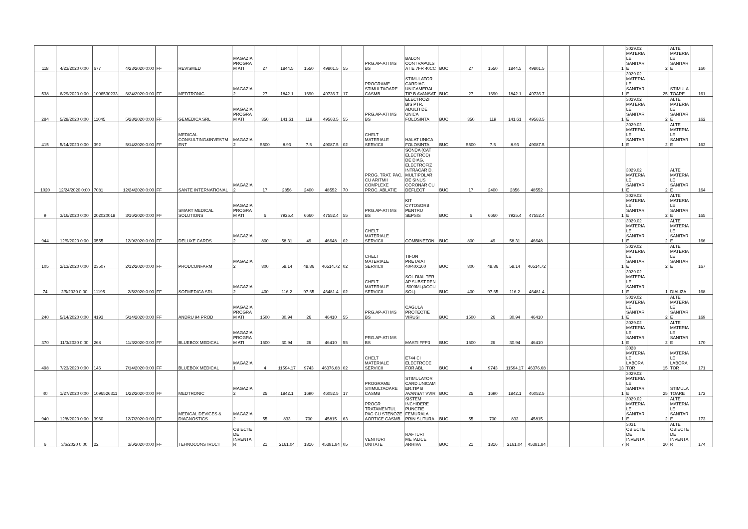| 118 | 4/23/2020 0:00 | 677 | 4/23/2020 0:00 | FF | REVISMED | MAGAZIA PROGRA M ATI | 27 | 1844.5 | 1550 | 49801.5 | 55 | PRG.AP-ATI MS BS | BALON CONTRAPULS ATIE 7FR 40CC | BUC | 27 | 1550 | 1844.5 | 49801.5 | | | 1 | 3029.02 MATERIA LE SANITAR E | 2 | ALTE MATERIA LE SANITAR E | 160 |
| 538 | 6/29/2020 0:00 | 1096530233 | 6/24/2020 0:00 | FF | MEDTRONIC | MAGAZIA 2 | 27 | 1842.1 | 1690 | 49736.7 | 17 | PROGRAME STIMULTAOARE CASMB | STIMULATOR CARDIAC UNICAMERAL TIP B AVANSAT | BUC | 27 | 1690 | 1842.1 | 49736.7 | | | 1 | 3029.02 MATERIA LE SANITAR E | 25 | STIMULA TOARE | 161 |
| 284 | 5/28/2020 0:00 | 11045 | 5/28/2020 0:00 | FF | GEMEDICA SRL | MAGAZIA PROGRA M ATI | 350 | 141.61 | 119 | 49563.5 | 55 | PRG.AP-ATI MS BS | ELECTROZI BIS PTR. ADULTI DE UNICA FOLOSINTA | BUC | 350 | 119 | 141.61 | 49563.5 | | | 1 | 3029.02 MATERIA LE SANITAR E | 2 | ALTE MATERIA LE SANITAR E | 162 |
| 415 | 5/14/2020 0:00 | 392 | 5/14/2020 0:00 | FF | MEDICAL CONSULTING&INVESTM ENT | MAGAZIA 2 | 5500 | 8.93 | 7.5 | 49087.5 | 02 | CHELT MATERIALE SERVICII | HALAT UNICA FOLOSINTA | BUC | 5500 | 7.5 | 8.93 | 49087.5 | | | 1 | 3029.02 MATERIA LE SANITAR E | 2 | ALTE MATERIA LE SANITAR E | 163 |
| 1020 | 12/24/2020 0:00 | 7081 | 12/24/2020 0:00 | FF | SANTE INTERNATIONAL | MAGAZIA 2 | 17 | 2856 | 2400 | 48552 | 70 | PROG. TRAT. PAC. CU ARITMII COMPLEXE PROC. ABLATIE | SONDA (CAT ELECTROD) DE DIAG. ELECTROFIZ INTRACAR D. MULTIPOLAR DE SINUS CORONAR CU DEFLECT | BUC | 17 | 2400 | 2856 | 48552 | | | 1 | 3029.02 MATERIA LE SANITAR E | 2 | ALTE MATERIA LE SANITAR E | 164 |
| 9 | 3/16/2020 0:00 | 202020018 | 3/16/2020 0:00 | FF | SMART MEDICAL SOLUTIONS | MAGAZIA PROGRA M ATI | 6 | 7925.4 | 6660 | 47552.4 | 55 | PRG.AP-ATI MS BS | KIT CYTOSORB PENTRU SEPSIS | BUC | 6 | 6660 | 7925.4 | 47552.4 | | | 1 | 3029.02 MATERIA LE SANITAR E | 2 | ALTE MATERIA LE SANITAR E | 165 |
| 944 | 12/9/2020 0:00 | 0555 | 12/9/2020 0:00 | FF | DELUXE CARDS | MAGAZIA 2 | 800 | 58.31 | 49 | 46648 | 02 | CHELT MATERIALE SERVICII | COMBINEZON | BUC | 800 | 49 | 58.31 | 46648 | | | 1 | 3029.02 MATERIA LE SANITAR E | 2 | ALTE MATERIA LE SANITAR E | 166 |
| 105 | 2/13/2020 0:00 | 23507 | 2/12/2020 0:00 | FF | PRODCONFARM | MAGAZIA 2 | 800 | 58.14 | 48.86 | 46514.72 | 02 | CHELT MATERIALE SERVICII | TIFON PRETAIAT 40/40X100 | BUC | 800 | 48.86 | 58.14 | 46514.72 | | | 1 | 3029.02 MATERIA LE SANITAR E | 2 | ALTE MATERIA LE SANITAR E | 167 |
| 74 | 2/5/2020 0:00 | 11195 | 2/5/2020 0:00 | FF | SOFMEDICA SRL | MAGAZIA 2 | 400 | 116.2 | 97.65 | 46481.4 | 02 | CHELT MATERIALE SERVICII | SOL.DIAL.TER AP.SUBST.REN .5000ML(ACCU SOL) | BUC | 400 | 97.65 | 116.2 | 46481.4 | | | 1 | 3029.02 MATERIA LE SANITAR E | 1 | DIALIZA | 168 |
| 240 | 5/14/2020 0:00 | 4193 | 5/14/2020 0:00 | FF | ANDRU 94 PROD | MAGAZIA PROGRA M ATI | 1500 | 30.94 | 26 | 46410 | 55 | PRG.AP-ATI MS BS | CAGULA PROTECTIE VIRUSI | BUC | 1500 | 26 | 30.94 | 46410 | | | 1 | 3029.02 MATERIA LE SANITAR E | 2 | ALTE MATERIA LE SANITAR E | 169 |
| 370 | 11/3/2020 0:00 | 268 | 11/3/2020 0:00 | FF | BLUEBOX MEDICAL | MAGAZIA PROGRA M ATI | 1500 | 30.94 | 26 | 46410 | 55 | PRG.AP-ATI MS BS | MASTI FFP3 | BUC | 1500 | 26 | 30.94 | 46410 | | | 1 | 3029.02 MATERIA LE SANITAR E | 2 | ALTE MATERIA LE SANITAR E | 170 |
| 498 | 7/23/2020 0:00 | 146 | 7/14/2020 0:00 | FF | BLUEBOX MEDICAL | MAGAZIA 1 | 4 | 11594.17 | 9743 | 46376.68 | 02 | CHELT MATERIALE SERVICII | E744 CI ELECTRODE FOR ABL | BUC | 4 | 9743 | 11594.17 | 46376.68 | | | 13 | 3028 MATERIA LE LABORA TOR | 15 | MATERIA LE LABORA TOR | 171 |
| 40 | 1/27/2020 0:00 | 1096526311 | 1/22/2020 0:00 | FF | MEDTRONIC | MAGAZIA 2 | 25 | 1842.1 | 1690 | 46052.5 | 17 | PROGRAME STIMULTAOARE CASMB | STIMULATOR CARD.UNICAM ER.TIP B AVANSAT VVIR | BUC | 25 | 1690 | 1842.1 | 46052.5 | | | 1 | 3029.02 MATERIA LE SANITAR E | 25 | STIMULA TOARE | 172 |
| 940 | 12/8/2020 0:00 | 3960 | 12/7/2020 0:00 | FF | MEDICAL DEVICES & DIAGNOSTICS | MAGAZIA 2 | 55 | 833 | 700 | 45815 | 63 | PROGR TRATAMENTUL PAC CU STENOZE AORTICE CASMB | SISTEM INCHIDERE PUNCTIE FEMURALA PRIN SUTURA | BUC | 55 | 700 | 833 | 45815 | | | 1 | 3029.02 MATERIA LE SANITAR E | 2 | ALTE MATERIA LE SANITAR E | 173 |
| 6 | 3/6/2020 0:00 | 22 | 3/6/2020 0:00 | FF | TEHNOCONSTRUCT | OBIECTE DE INVENTA R | 21 | 2161.04 | 1816 | 45381.84 | 05 | VENITURI UNITATE | RAFTURI METALICE ARHIVA | BUC | 21 | 1816 | 2161.04 | 45381.84 | | | 7 | 3031 OBIECTE DE INVENTA R | 20 | ALTE OBIECTE DE INVENTA R | 174 |